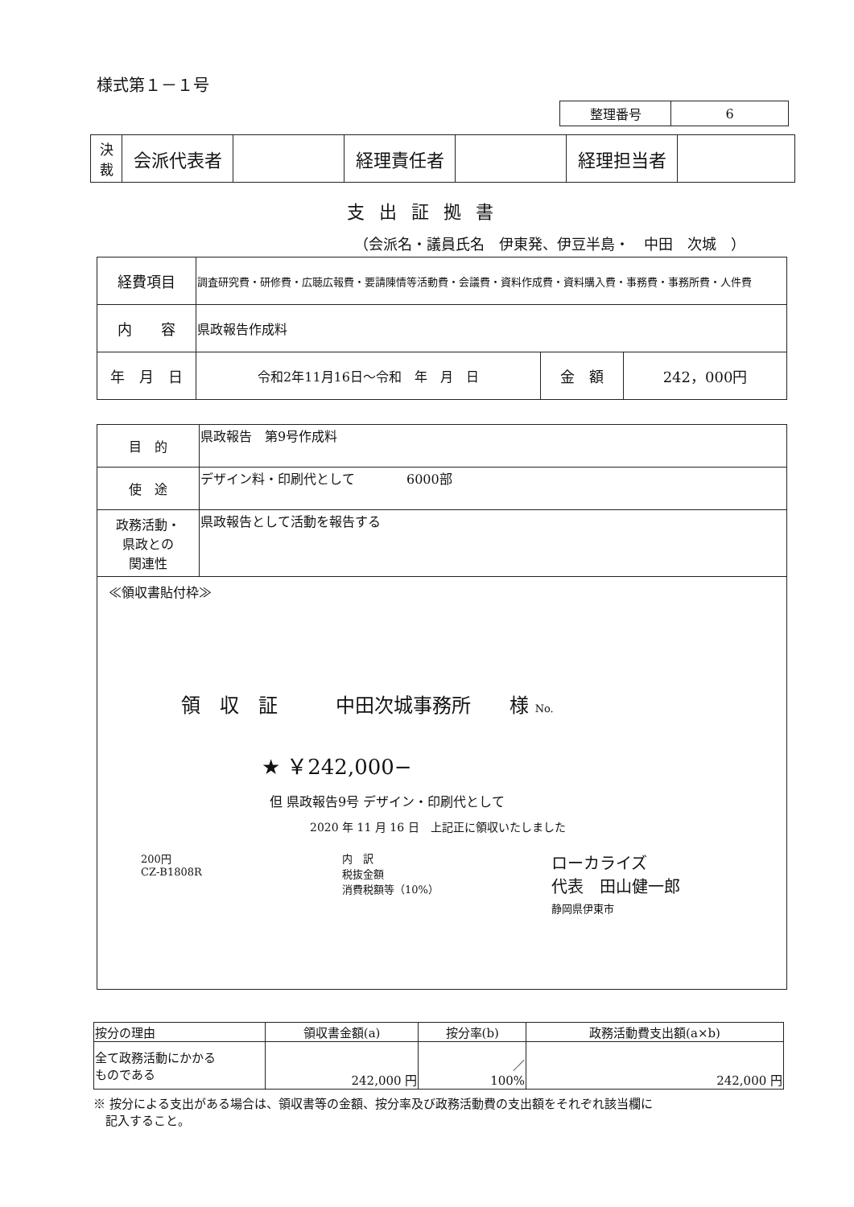様式第１－１号
| 整理番号 | 6 |
| 決 裁 | 会派代表者 | | 経理責任者 | | 経理担当者 | |
支出証拠書
（会派名・議員氏名　伊東発、伊豆半島・　中田　次城　）
| 経費項目 | 調査研究費・研修費・広聴広報費・要請陳情等活動費・会議費・資料作成費・資料購入費・事務費・事務所費・人件費 | | |
| 内 容 | 県政報告作成料 | | |
| 年 月 日 | 令和2年11月16日～令和 年 月 日 | 金 額 | 242，000円 |
| 目 的 | 県政報告 第9号作成料 |
| 使 途 | デザイン料・印刷代として 6000部 |
| 政務活動・ 県政との 関連性 | 県政報告として活動を報告する |
| ≪領収書貼付枠≫ 領 収 証 中田次城事務所 様 No. ★ ￥242,000− 但 県政報告9号 デザイン・印刷代として 2020 年 11 月 16 日 上記正に領収いたしました 200円 CZ-B1808R 内 訳 税抜金額 消費税額等（10%） ローカライズ 代表 田山健一郎 静岡県伊東市 | |
| 按分の理由 | 領収書金額(a) | 按分率(b) | 政務活動費支出額(a×b) |
| 全て政務活動にかかる ものである | 242,000 円 | ／ 100% | 242,000 円 |
※ 按分による支出がある場合は、領収書等の金額、按分率及び政務活動費の支出額をそれぞれ該当欄に
　記入すること。